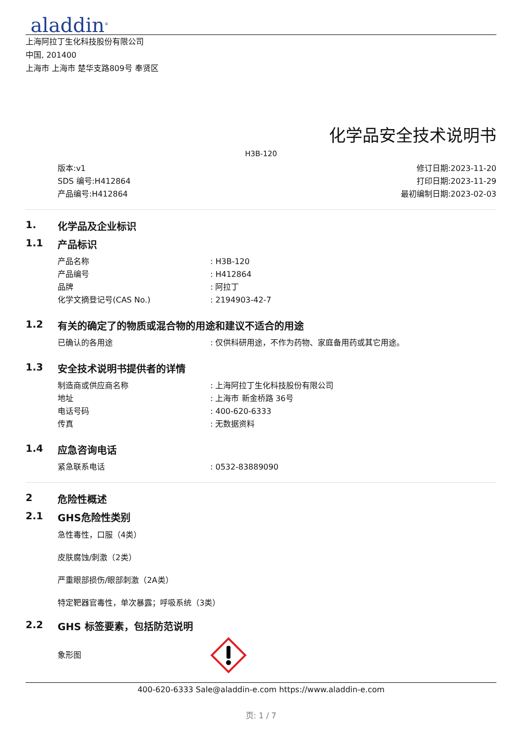aladdin<sup>®</sup>
上海阿拉丁生化科技股份有限公司
中国, 201400
上海市 上海市 楚华支路809号 奉贤区
化学品安全技术说明书
H3B-120
版本:v1
SDS 编号:H412864
产品编号:H412864
修订日期:2023-11-20
打印日期:2023-11-29
最初编制日期:2023-02-03
1. 化学品及企业标识
1.1 产品标识
产品名称: H3B-120
产品编号: H412864
品牌: 阿拉丁
化学文摘登记号(CAS No.): 2194903-42-7
1.2 有关的确定了的物质或混合物的用途和建议不适合的用途
已确认的各用途: 仅供科研用途，不作为药物、家庭备用药或其它用途。
1.3 安全技术说明书提供者的详情
制造商或供应商名称: 上海阿拉丁生化科技股份有限公司
地址: 上海市 新金桥路 36号
电话号码: 400-620-6333
传真: 无数据资料
1.4 应急咨询电话
紧急联系电话: 0532-83889090
2 危险性概述
2.1 GHS危险性类别
急性毒性，口服（4类）
皮肤腐蚀/刺激（2类）
严重眼部损伤/眼部刺激（2A类）
特定靶器官毒性，单次暴露；呼吸系统（3类）
2.2 GHS 标签要素，包括防范说明
象形图
400-620-6333 Sale@aladdin-e.com https://www.aladdin-e.com
页: 1 / 7